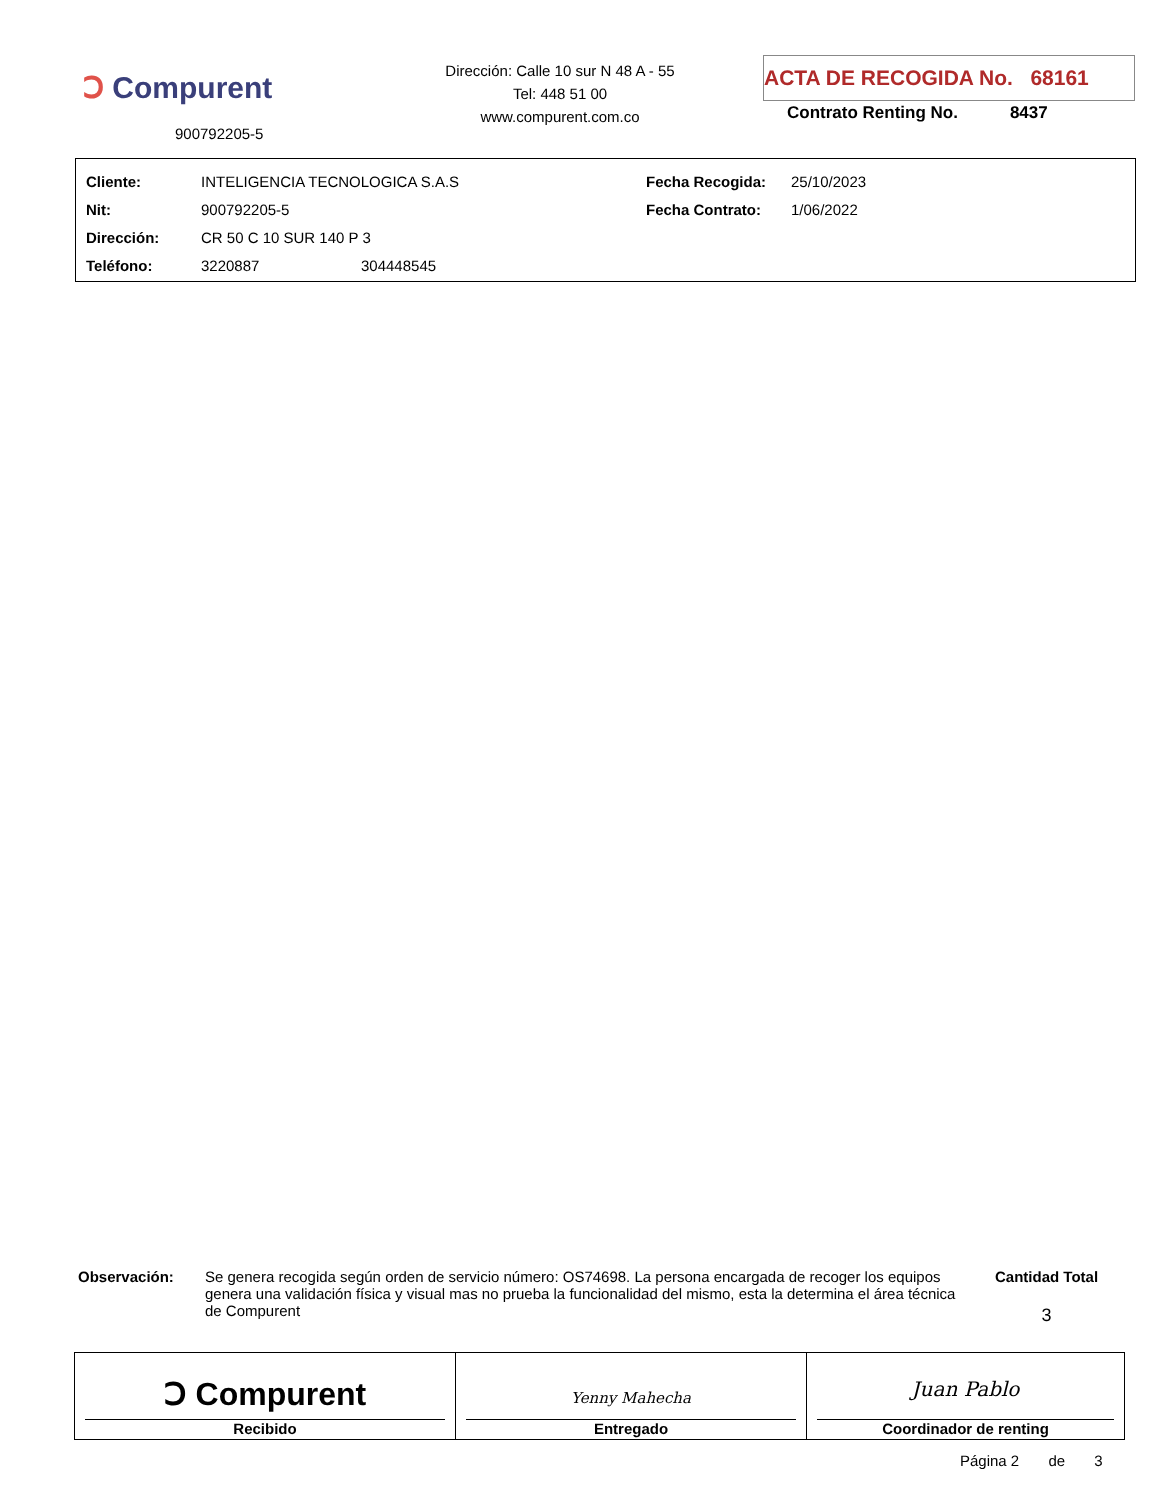Ↄ Compurent
900792205-5
Dirección: Calle 10 sur N 48 A - 55
Tel: 448 51 00
www.compurent.com.co
ACTA DE RECOGIDA No. 68161
Contrato Renting No. 8437
| Cliente: | INTELIGENCIA TECNOLOGICA S.A.S | | Fecha Recogida: | 25/10/2023 |
| Nit: | 900792205-5 | | Fecha Contrato: | 1/06/2022 |
| Dirección: | CR 50 C 10 SUR 140 P 3 | | | |
| Teléfono: | 3220887 | 304448545 | | |
Observación: Se genera recogida según orden de servicio número: OS74698. La persona encargada de recoger los equipos genera una validación física y visual mas no prueba la funcionalidad del mismo, esta la determina el área técnica de Compurent
Cantidad Total
3
| Ↄ Compurent Recibido | Yenny Mahecha Entregado | Juan Pablo Coordinador de renting |
Página 2 de 3